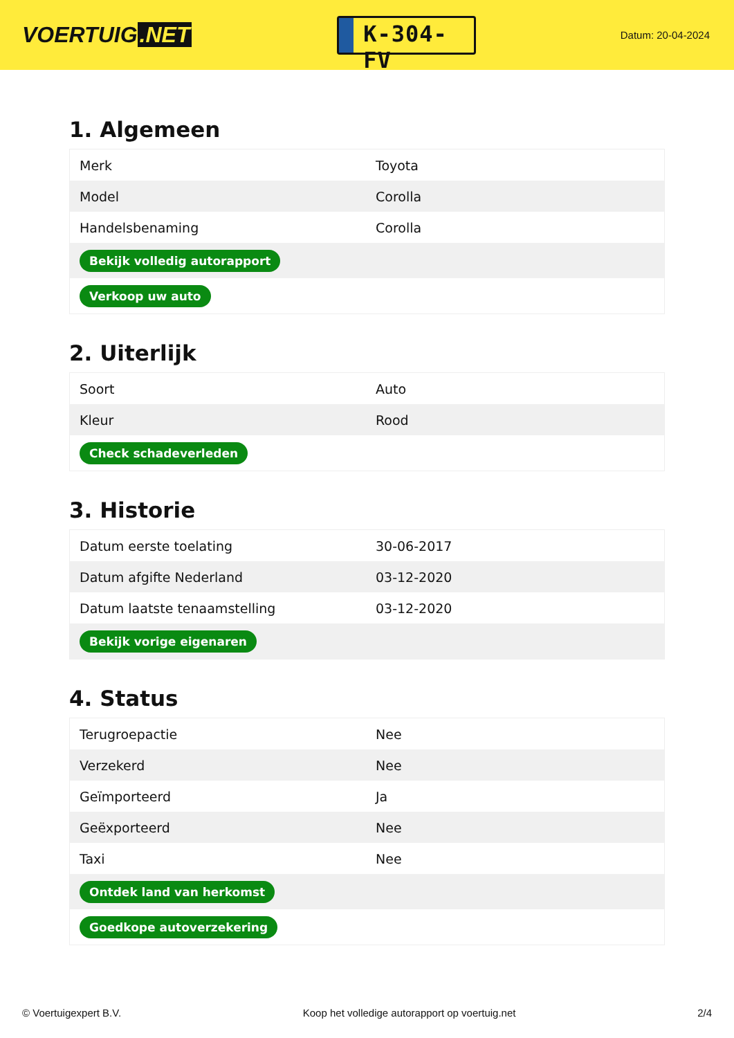VOERTUIG.NET
K-304-FV
Datum: 20-04-2024
1. Algemeen
| Merk | Toyota |
| Model | Corolla |
| Handelsbenaming | Corolla |
| Bekijk volledig autorapport | |
| Verkoop uw auto | |
2. Uiterlijk
| Soort | Auto |
| Kleur | Rood |
| Check schadeverleden | |
3. Historie
| Datum eerste toelating | 30-06-2017 |
| Datum afgifte Nederland | 03-12-2020 |
| Datum laatste tenaamstelling | 03-12-2020 |
| Bekijk vorige eigenaren | |
4. Status
| Terugroepactie | Nee |
| Verzekerd | Nee |
| Geïmporteerd | Ja |
| Geëxporteerd | Nee |
| Taxi | Nee |
| Ontdek land van herkomst | |
| Goedkope autoverzekering | |
© Voertuigexpert B.V. Koop het volledige autorapport op voertuig.net 2/4